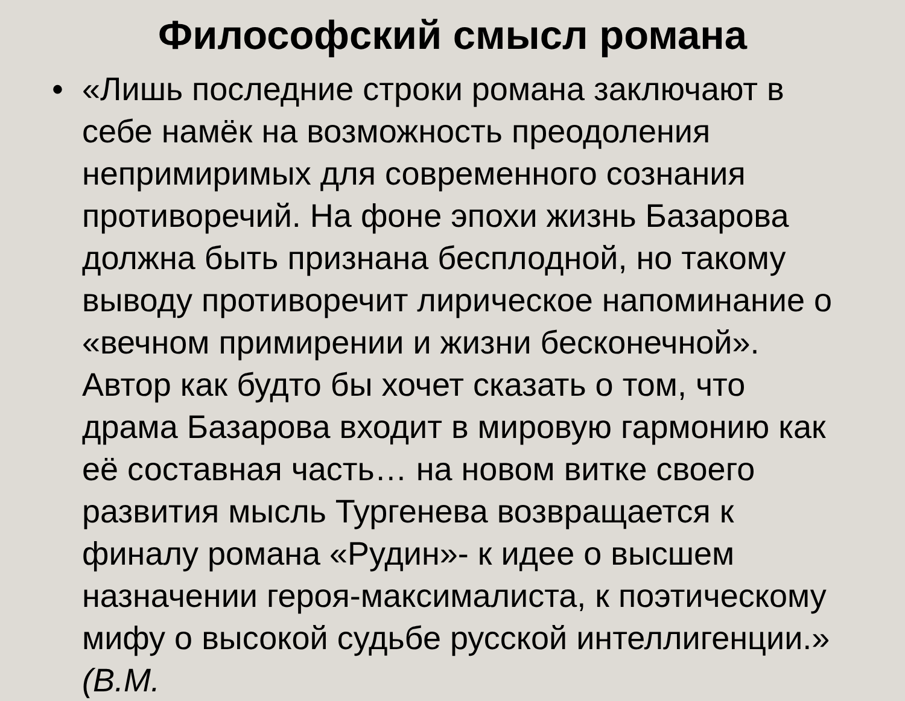Философский смысл романа
• «Лишь последние строки романа заключают в себе намёк на возможность преодоления непримиримых для современного сознания противоречий. На фоне эпохи жизнь Базарова должна быть признана бесплодной, но такому выводу противоречит лирическое напоминание о «вечном примирении и жизни бесконечной». Автор как будто бы хочет сказать о том, что драма Базарова входит в мировую гармонию как её составная часть… на новом витке своего развития мысль Тургенева возвращается к финалу романа «Рудин»- к идее о высшем назначении героя-максималиста, к поэтическому мифу о высокой судьбе русской интеллигенции.» (В.М.